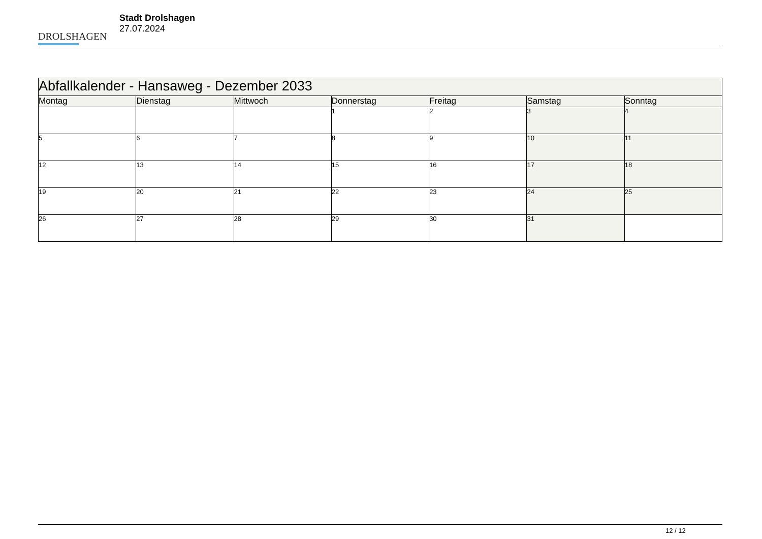DROLSHAGEN
Stadt Drolshagen
27.07.2024
| Abfallkalender - Hansaweg - Dezember 2033 | | | | | | |
| --- | --- | --- | --- | --- | --- | --- |
| Montag | Dienstag | Mittwoch | Donnerstag | Freitag | Samstag | Sonntag |
| | | | 1 | 2 | 3 | 4 |
| 5 | 6 | 7 | 8 | 9 | 10 | 11 |
| 12 | 13 | 14 | 15 | 16 | 17 | 18 |
| 19 | 20 | 21 | 22 | 23 | 24 | 25 |
| 26 | 27 | 28 | 29 | 30 | 31 | |
12 / 12